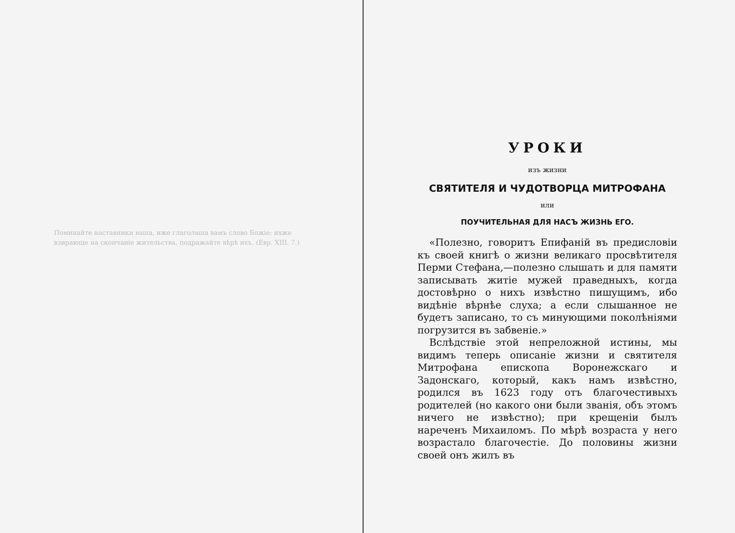Поминайте наставники ваша, иже глаголаша вамъ слово Божіе: ихже взирающе на скончаніе жительства, подражайте вѣрѣ ихъ. (Евр. XIII. 7.)
УРОКИ
изъ жизни
СВЯТИТЕЛЯ И ЧУДОТВОРЦА МИТРОФАНА
или
ПОУЧИТЕЛЬНАЯ ДЛЯ НАСЪ ЖИЗНЬ ЕГО.
«Полезно, говоритъ Епифаній въ предисловіи къ своей книгѣ о жизни великаго просвѣтителя Перми Стефана,—полезно слышать и для памяти записывать житіе мужей праведныхъ, когда достовѣрно о нихъ извѣстно пишущимъ, ибо видѣніе вѣрнѣе слуха; а если слышанное не будетъ записано, то съ минующими поколѣніями погрузится въ забвеніе.»
Вслѣдствіе этой непреложной истины, мы видимъ теперь описаніе жизни и святителя Митрофана епископа Воронежскаго и Задонскаго, который, какъ намъ извѣстно, родился въ 1623 году отъ благочестивыхъ родителей (но какого они были званія, объ этомъ ничего не извѣстно); при крещеніи былъ нареченъ Михаиломъ. По мѣрѣ возраста у него возрастало благочестіе. До половины жизни своей онъ жилъ въ